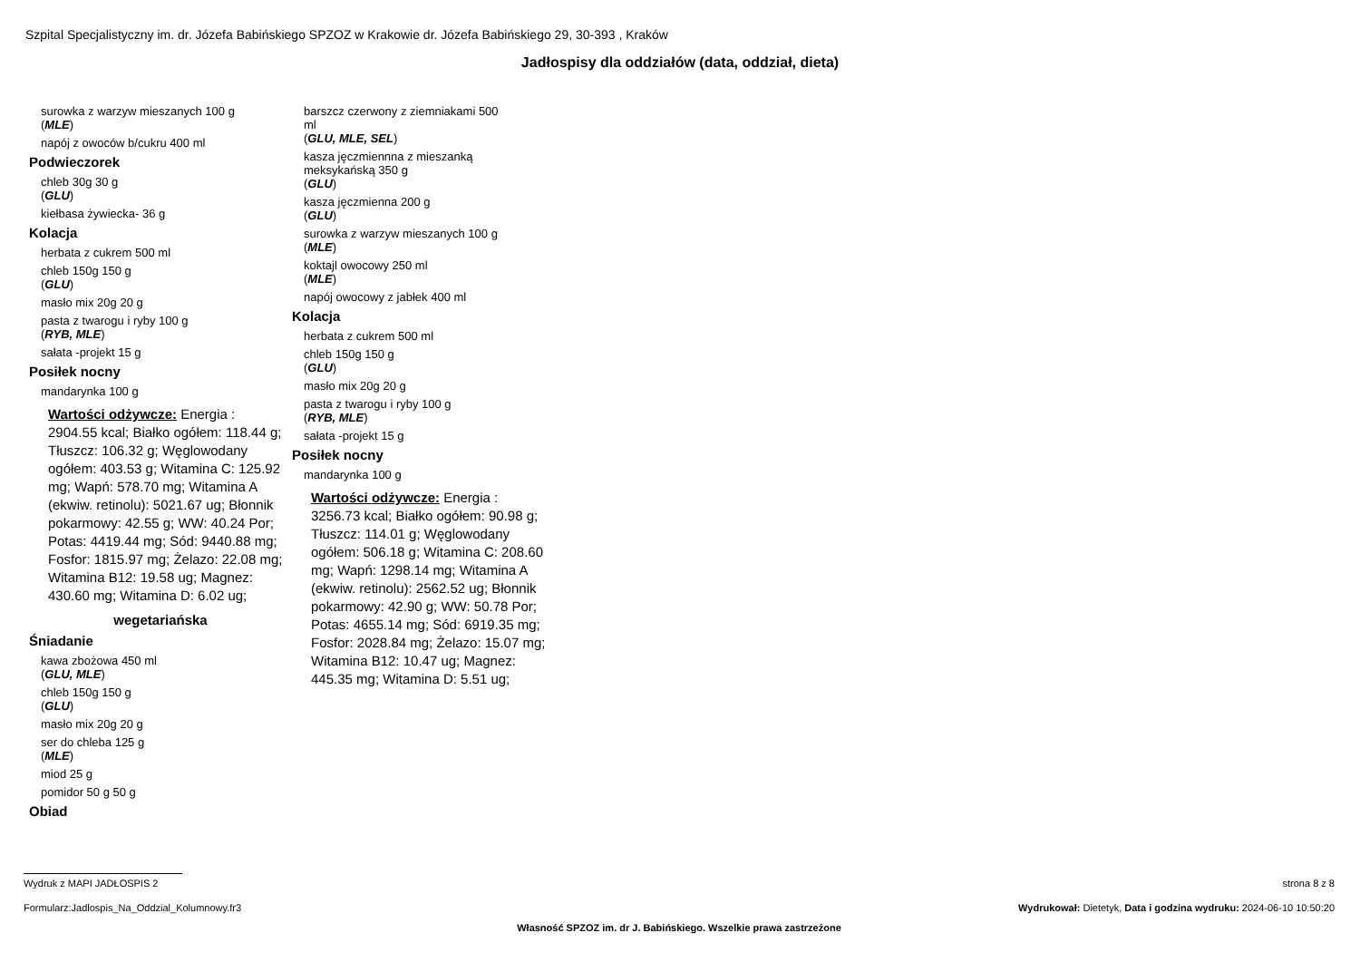Szpital Specjalistyczny im. dr. Józefa Babińskiego SPZOZ w Krakowie dr. Józefa Babińskiego 29, 30-393 , Kraków
Jadłospisy dla oddziałów (data, oddział, dieta)
surowka z warzyw mieszanych 100 g
(MLE)
napój z owoców b/cukru 400 ml
Podwieczorek
chleb 30g 30 g
(GLU)
kiełbasa żywiecka- 36 g
Kolacja
herbata z cukrem 500 ml
chleb 150g 150 g
(GLU)
masło mix 20g 20 g
pasta z twarogu i ryby 100 g
(RYB, MLE)
sałata -projekt 15 g
Posiłek nocny
mandarynka 100 g
Wartości odżywcze: Energia : 2904.55 kcal; Białko ogółem: 118.44 g; Tłuszcz: 106.32 g; Węglowodany ogółem: 403.53 g; Witamina C: 125.92 mg; Wapń: 578.70 mg; Witamina A (ekwiw. retinolu): 5021.67 ug; Błonnik pokarmowy: 42.55 g; WW: 40.24 Por; Potas: 4419.44 mg; Sód: 9440.88 mg; Fosfor: 1815.97 mg; Żelazo: 22.08 mg; Witamina B12: 19.58 ug; Magnez: 430.60 mg; Witamina D: 6.02 ug;
wegetariańska
Śniadanie
kawa zbożowa 450 ml
(GLU, MLE)
chleb 150g 150 g
(GLU)
masło mix 20g 20 g
ser do chleba 125 g
(MLE)
miod 25 g
pomidor 50 g 50 g
Obiad
barszcz czerwony z ziemniakami 500
ml
(GLU, MLE, SEL)
kasza jęczmiennna z mieszanką
meksykańską 350 g
(GLU)
kasza jęczmienna 200 g
(GLU)
surowka z warzyw mieszanych 100 g
(MLE)
koktajl owocowy 250 ml
(MLE)
napój owocowy z jabłek 400 ml
Kolacja
herbata z cukrem 500 ml
chleb 150g 150 g
(GLU)
masło mix 20g 20 g
pasta z twarogu i ryby 100 g
(RYB, MLE)
sałata -projekt 15 g
Posiłek nocny
mandarynka 100 g
Wartości odżywcze: Energia : 3256.73 kcal; Białko ogółem: 90.98 g; Tłuszcz: 114.01 g; Węglowodany ogółem: 506.18 g; Witamina C: 208.60 mg; Wapń: 1298.14 mg; Witamina A (ekwiw. retinolu): 2562.52 ug; Błonnik pokarmowy: 42.90 g; WW: 50.78 Por; Potas: 4655.14 mg; Sód: 6919.35 mg; Fosfor: 2028.84 mg; Żelazo: 15.07 mg; Witamina B12: 10.47 ug; Magnez: 445.35 mg; Witamina D: 5.51 ug;
Wydruk z MAPI JADŁOSPIS 2 strona 8 z 8
Formularz:Jadlospis_Na_Oddzial_Kolumnowy.fr3 Wydrukował: Dietetyk, Data i godzina wydruku: 2024-06-10 10:50:20
Własność SPZOZ im. dr J. Babińskiego. Wszelkie prawa zastrzeżone